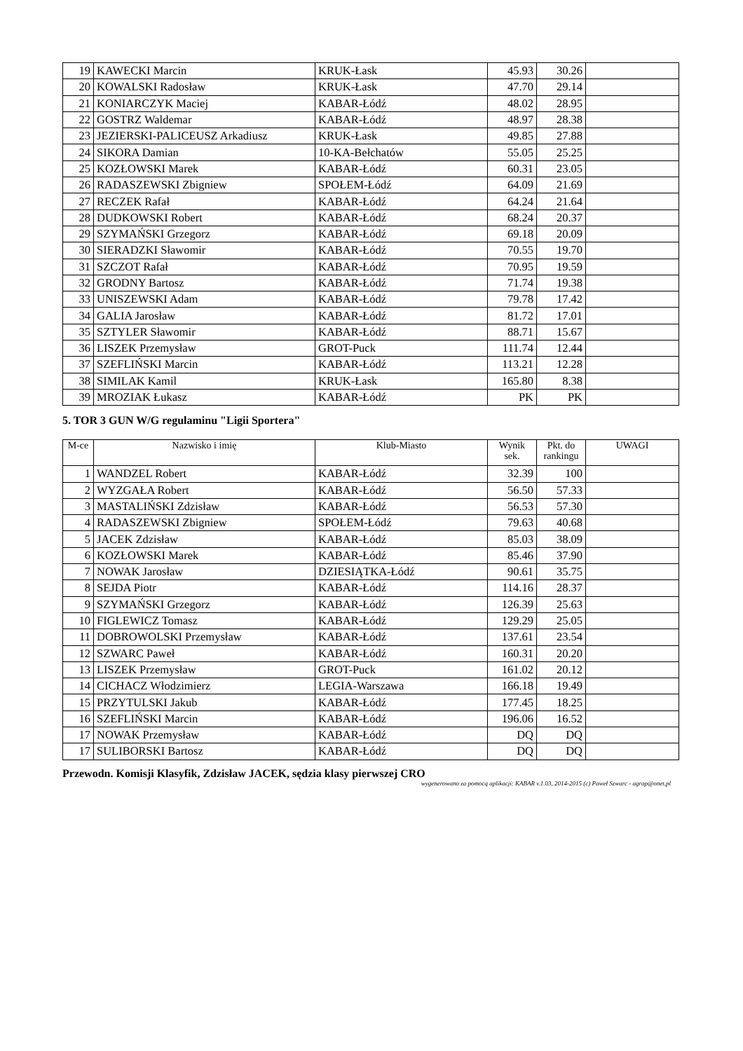| 19 | KAWECKI Marcin | KRUK-Łask | 45.93 | 30.26 | |
| 20 | KOWALSKI Radosław | KRUK-Łask | 47.70 | 29.14 | |
| 21 | KONIARCZYK Maciej | KABAR-Łódź | 48.02 | 28.95 | |
| 22 | GOSTRZ Waldemar | KABAR-Łódź | 48.97 | 28.38 | |
| 23 | JEZIERSKI-PALICEUSZ Arkadiusz | KRUK-Łask | 49.85 | 27.88 | |
| 24 | SIKORA Damian | 10-KA-Bełchatów | 55.05 | 25.25 | |
| 25 | KOZŁOWSKI Marek | KABAR-Łódź | 60.31 | 23.05 | |
| 26 | RADASZEWSKI Zbigniew | SPOŁEM-Łódź | 64.09 | 21.69 | |
| 27 | RECZEK Rafał | KABAR-Łódź | 64.24 | 21.64 | |
| 28 | DUDKOWSKI Robert | KABAR-Łódź | 68.24 | 20.37 | |
| 29 | SZYMAŃSKI Grzegorz | KABAR-Łódź | 69.18 | 20.09 | |
| 30 | SIERADZKI Sławomir | KABAR-Łódź | 70.55 | 19.70 | |
| 31 | SZCZOT Rafał | KABAR-Łódź | 70.95 | 19.59 | |
| 32 | GRODNY Bartosz | KABAR-Łódź | 71.74 | 19.38 | |
| 33 | UNISZEWSKI Adam | KABAR-Łódź | 79.78 | 17.42 | |
| 34 | GALIA Jarosław | KABAR-Łódź | 81.72 | 17.01 | |
| 35 | SZTYLER Sławomir | KABAR-Łódź | 88.71 | 15.67 | |
| 36 | LISZEK Przemysław | GROT-Puck | 111.74 | 12.44 | |
| 37 | SZEFLIŃSKI Marcin | KABAR-Łódź | 113.21 | 12.28 | |
| 38 | SIMILAK Kamil | KRUK-Łask | 165.80 | 8.38 | |
| 39 | MROZIAK Łukasz | KABAR-Łódź | PK | PK | |
5. TOR 3 GUN W/G regulaminu "Ligii Sportera"
| M-ce | Nazwisko i imię | Klub-Miasto | Wynik sek. | Pkt. do rankingu | UWAGI |
| --- | --- | --- | --- | --- | --- |
| 1 | WANDZEL Robert | KABAR-Łódź | 32.39 | 100 | |
| 2 | WYZGAŁA Robert | KABAR-Łódź | 56.50 | 57.33 | |
| 3 | MASTALIŃSKI Zdzisław | KABAR-Łódź | 56.53 | 57.30 | |
| 4 | RADASZEWSKI Zbigniew | SPOŁEM-Łódź | 79.63 | 40.68 | |
| 5 | JACEK Zdzisław | KABAR-Łódź | 85.03 | 38.09 | |
| 6 | KOZŁOWSKI Marek | KABAR-Łódź | 85.46 | 37.90 | |
| 7 | NOWAK Jarosław | DZIESIĄTKA-Łódź | 90.61 | 35.75 | |
| 8 | SEJDA Piotr | KABAR-Łódź | 114.16 | 28.37 | |
| 9 | SZYMAŃSKI Grzegorz | KABAR-Łódź | 126.39 | 25.63 | |
| 10 | FIGLEWICZ Tomasz | KABAR-Łódź | 129.29 | 25.05 | |
| 11 | DOBROWOLSKI Przemysław | KABAR-Łódź | 137.61 | 23.54 | |
| 12 | SZWARC Paweł | KABAR-Łódź | 160.31 | 20.20 | |
| 13 | LISZEK Przemysław | GROT-Puck | 161.02 | 20.12 | |
| 14 | CICHACZ Włodzimierz | LEGIA-Warszawa | 166.18 | 19.49 | |
| 15 | PRZYTULSKI Jakub | KABAR-Łódź | 177.45 | 18.25 | |
| 16 | SZEFLIŃSKI Marcin | KABAR-Łódź | 196.06 | 16.52 | |
| 17 | NOWAK Przemysław | KABAR-Łódź | DQ | DQ | |
| 17 | SULIBORSKI Bartosz | KABAR-Łódź | DQ | DQ | |
Przewodn. Komisji Klasyfik, Zdzisław JACEK, sędzia klasy pierwszej CRO
wygenerowano za pomocą aplikacji: KABAR v.1.03, 2014-2015 (c) Paweł Szwarc - agrap@onet.pl